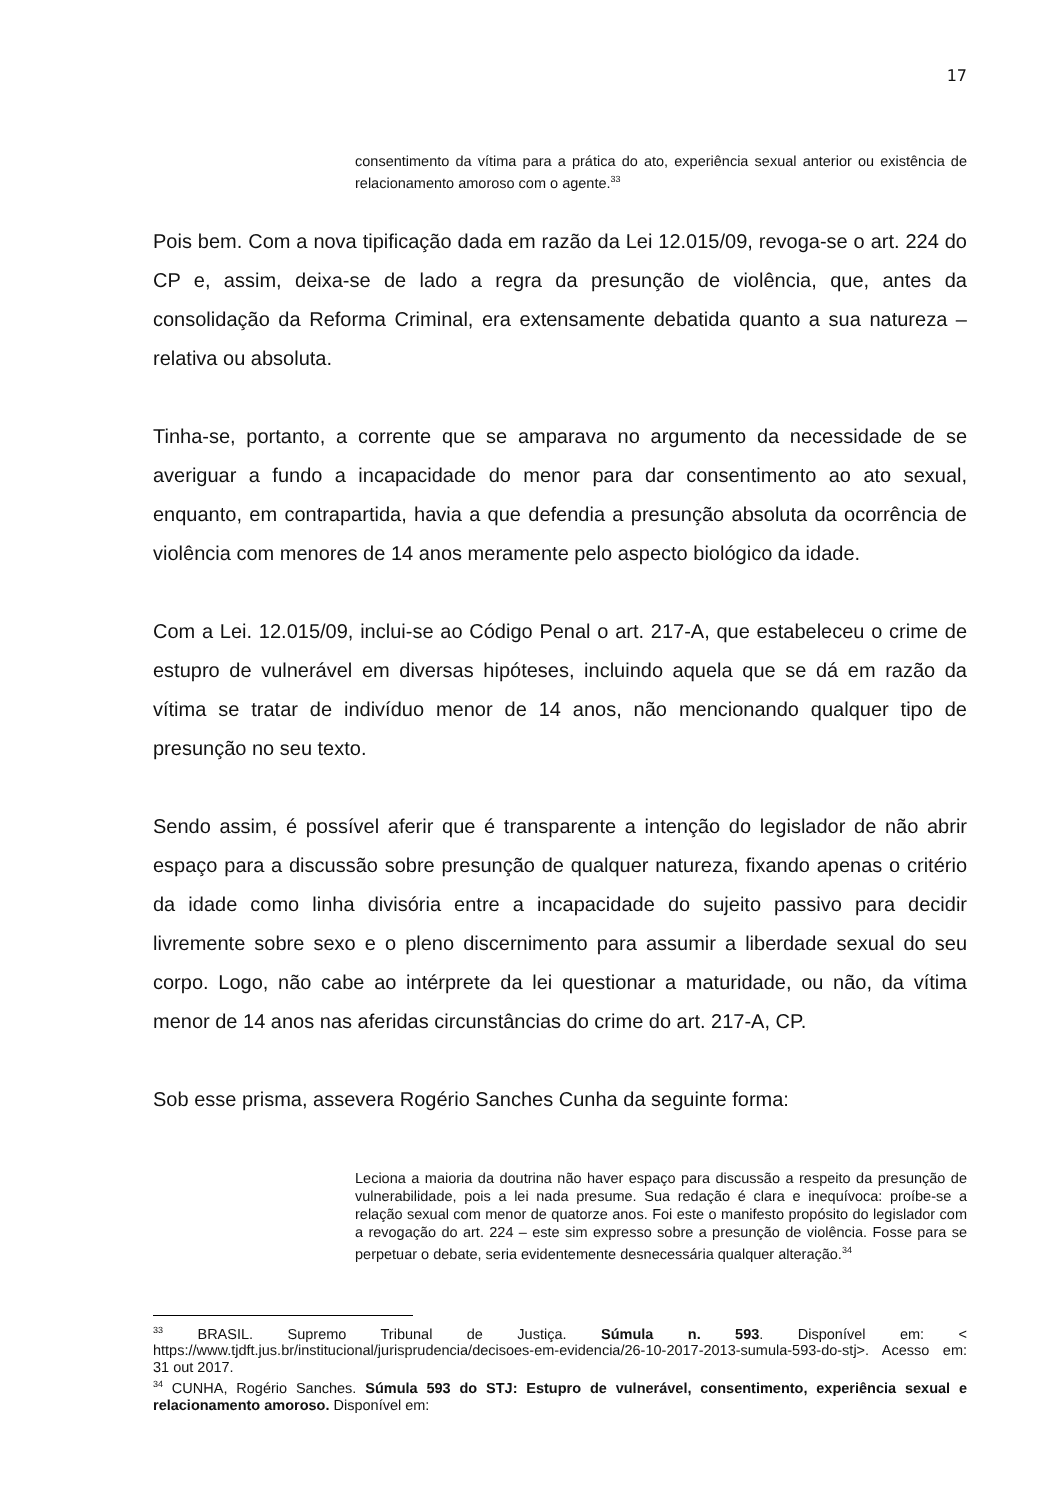17
consentimento da vítima para a prática do ato, experiência sexual anterior ou existência de relacionamento amoroso com o agente.<sup>33</sup>
Pois bem. Com a nova tipificação dada em razão da Lei 12.015/09, revoga-se o art. 224 do CP e, assim, deixa-se de lado a regra da presunção de violência, que, antes da consolidação da Reforma Criminal, era extensamente debatida quanto a sua natureza – relativa ou absoluta.
Tinha-se, portanto, a corrente que se amparava no argumento da necessidade de se averiguar a fundo a incapacidade do menor para dar consentimento ao ato sexual, enquanto, em contrapartida, havia a que defendia a presunção absoluta da ocorrência de violência com menores de 14 anos meramente pelo aspecto biológico da idade.
Com a Lei. 12.015/09, inclui-se ao Código Penal o art. 217-A, que estabeleceu o crime de estupro de vulnerável em diversas hipóteses, incluindo aquela que se dá em razão da vítima se tratar de indivíduo menor de 14 anos, não mencionando qualquer tipo de presunção no seu texto.
Sendo assim, é possível aferir que é transparente a intenção do legislador de não abrir espaço para a discussão sobre presunção de qualquer natureza, fixando apenas o critério da idade como linha divisória entre a incapacidade do sujeito passivo para decidir livremente sobre sexo e o pleno discernimento para assumir a liberdade sexual do seu corpo. Logo, não cabe ao intérprete da lei questionar a maturidade, ou não, da vítima menor de 14 anos nas aferidas circunstâncias do crime do art. 217-A, CP.
Sob esse prisma, assevera Rogério Sanches Cunha da seguinte forma:
Leciona a maioria da doutrina não haver espaço para discussão a respeito da presunção de vulnerabilidade, pois a lei nada presume. Sua redação é clara e inequívoca: proíbe-se a relação sexual com menor de quatorze anos. Foi este o manifesto propósito do legislador com a revogação do art. 224 – este sim expresso sobre a presunção de violência. Fosse para se perpetuar o debate, seria evidentemente desnecessária qualquer alteração.<sup>34</sup>
<sup>33</sup> BRASIL. Supremo Tribunal de Justiça. Súmula n. 593. Disponível em: < https://www.tjdft.jus.br/institucional/jurisprudencia/decisoes-em-evidencia/26-10-2017-2013-sumula-593-do-stj>. Acesso em: 31 out 2017.
<sup>34</sup> CUNHA, Rogério Sanches. Súmula 593 do STJ: Estupro de vulnerável, consentimento, experiência sexual e relacionamento amoroso. Disponível em: